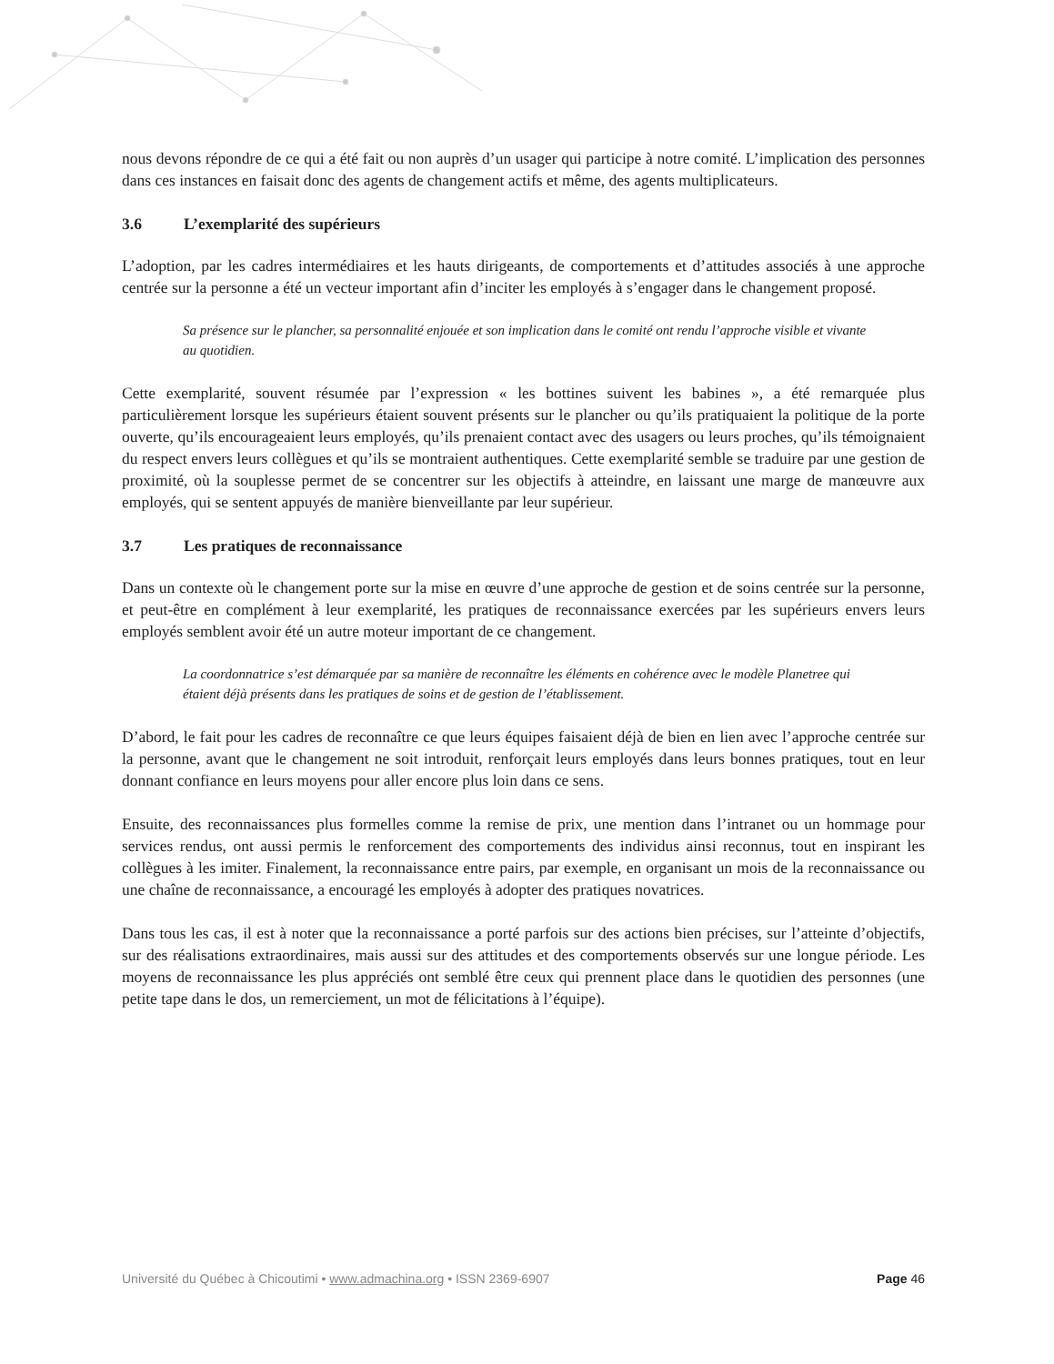nous devons répondre de ce qui a été fait ou non auprès d’un usager qui participe à notre comité. L’implication des personnes dans ces instances en faisait donc des agents de changement actifs et même, des agents multiplicateurs.
3.6 L’exemplarité des supérieurs
L’adoption, par les cadres intermédiaires et les hauts dirigeants, de comportements et d’attitudes associés à une approche centrée sur la personne a été un vecteur important afin d’inciter les employés à s’engager dans le changement proposé.
Sa présence sur le plancher, sa personnalité enjouée et son implication dans le comité ont rendu l’approche visible et vivante au quotidien.
Cette exemplarité, souvent résumée par l’expression « les bottines suivent les babines », a été remarquée plus particulièrement lorsque les supérieurs étaient souvent présents sur le plancher ou qu’ils pratiquaient la politique de la porte ouverte, qu’ils encourageaient leurs employés, qu’ils prenaient contact avec des usagers ou leurs proches, qu’ils témoignaient du respect envers leurs collègues et qu’ils se montraient authentiques. Cette exemplarité semble se traduire par une gestion de proximité, où la souplesse permet de se concentrer sur les objectifs à atteindre, en laissant une marge de manœuvre aux employés, qui se sentent appuyés de manière bienveillante par leur supérieur.
3.7 Les pratiques de reconnaissance
Dans un contexte où le changement porte sur la mise en œuvre d’une approche de gestion et de soins centrée sur la personne, et peut-être en complément à leur exemplarité, les pratiques de reconnaissance exercées par les supérieurs envers leurs employés semblent avoir été un autre moteur important de ce changement.
La coordonnatrice s’est démarquée par sa manière de reconnaître les éléments en cohérence avec le modèle Planetree qui étaient déjà présents dans les pratiques de soins et de gestion de l’établissement.
D’abord, le fait pour les cadres de reconnaître ce que leurs équipes faisaient déjà de bien en lien avec l’approche centrée sur la personne, avant que le changement ne soit introduit, renforçait leurs employés dans leurs bonnes pratiques, tout en leur donnant confiance en leurs moyens pour aller encore plus loin dans ce sens.
Ensuite, des reconnaissances plus formelles comme la remise de prix, une mention dans l’intranet ou un hommage pour services rendus, ont aussi permis le renforcement des comportements des individus ainsi reconnus, tout en inspirant les collègues à les imiter. Finalement, la reconnaissance entre pairs, par exemple, en organisant un mois de la reconnaissance ou une chaîne de reconnaissance, a encouragé les employés à adopter des pratiques novatrices.
Dans tous les cas, il est à noter que la reconnaissance a porté parfois sur des actions bien précises, sur l’atteinte d’objectifs, sur des réalisations extraordinaires, mais aussi sur des attitudes et des comportements observés sur une longue période. Les moyens de reconnaissance les plus appréciés ont semblé être ceux qui prennent place dans le quotidien des personnes (une petite tape dans le dos, un remerciement, un mot de félicitations à l’équipe).
Université du Québec à Chicoutimi • www.admachina.org • ISSN 2369-6907 Page 46